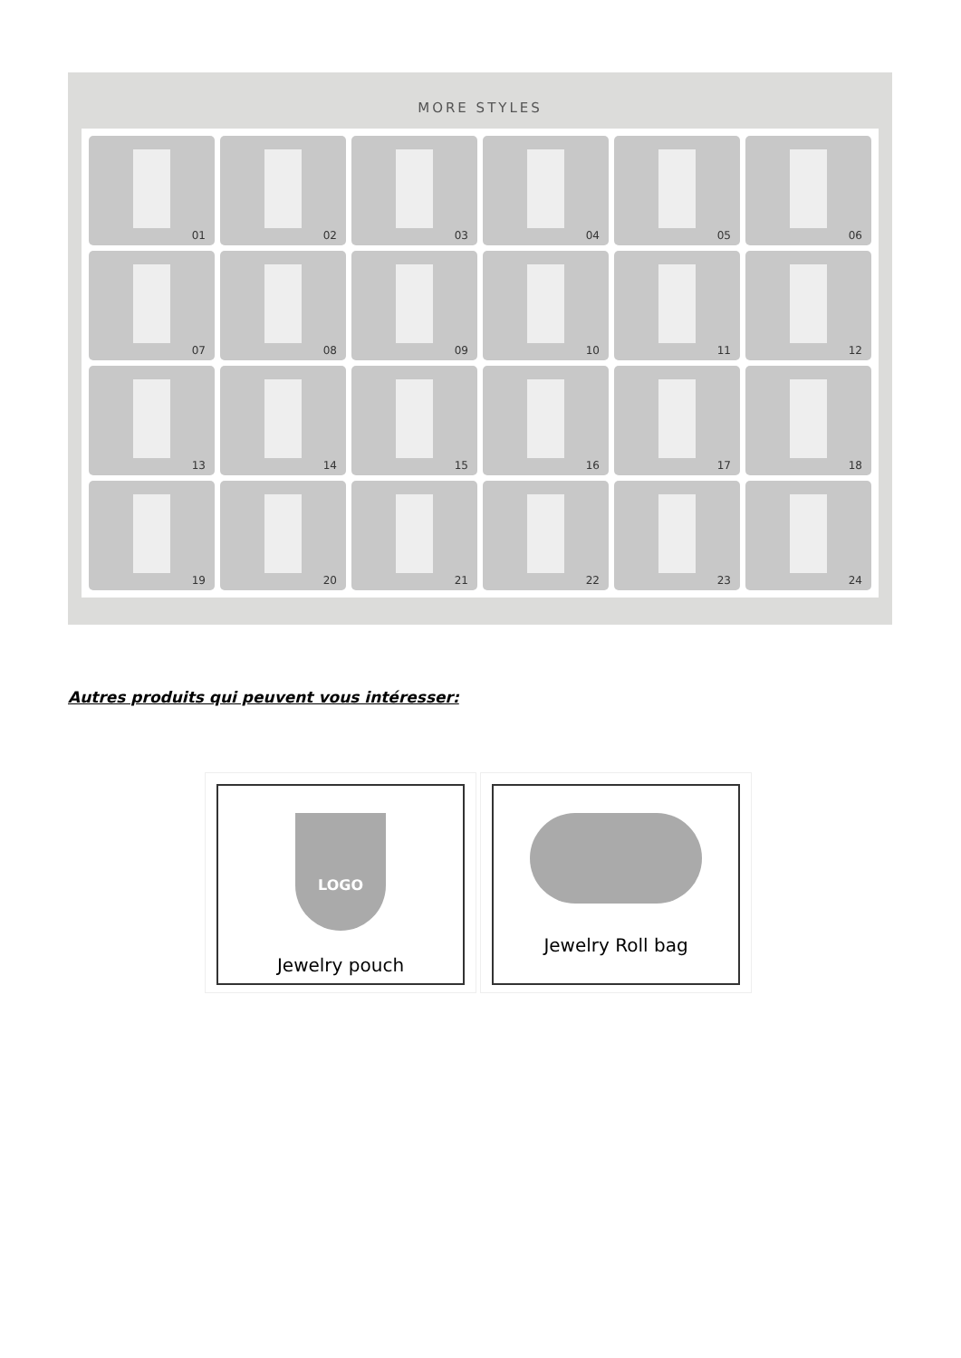MORE STYLES
01
02
03
04
05
06
07
08
09
10
11
12
13
14
15
16
17
18
19
20
21
22
23
24
Autres produits qui peuvent vous intéresser:
LOGO
Jewelry pouch
Jewelry Roll bag